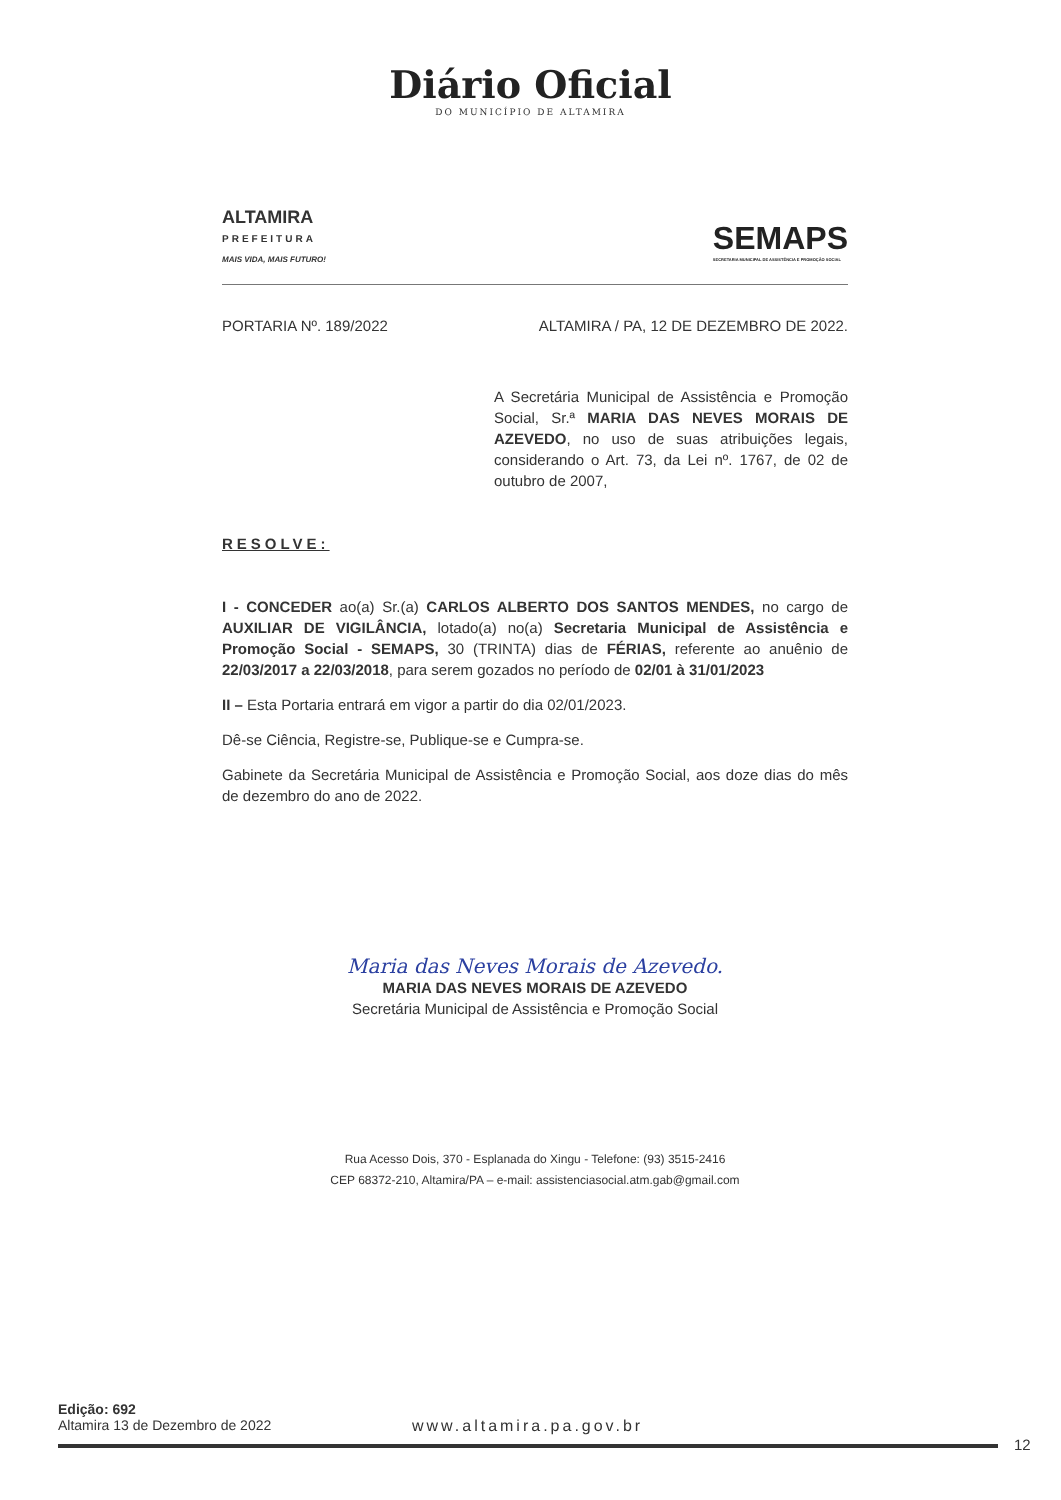Diário Oficial
DO MUNICÍPIO DE ALTAMIRA
ALTAMIRA
PREFEITURA
MAIS VIDA, MAIS FUTURO!
SEMAPS
SECRETARIA MUNICIPAL DE ASSISTÊNCIA E PROMOÇÃO SOCIAL
PORTARIA Nº. 189/2022 ALTAMIRA / PA, 12 DE DEZEMBRO DE 2022.
A Secretária Municipal de Assistência e Promoção Social, Sr.ª MARIA DAS NEVES MORAIS DE AZEVEDO, no uso de suas atribuições legais, considerando o Art. 73, da Lei nº. 1767, de 02 de outubro de 2007,
RESOLVE:
I - CONCEDER ao(a) Sr.(a) CARLOS ALBERTO DOS SANTOS MENDES, no cargo de AUXILIAR DE VIGILÂNCIA, lotado(a) no(a) Secretaria Municipal de Assistência e Promoção Social - SEMAPS, 30 (TRINTA) dias de FÉRIAS, referente ao anuênio de 22/03/2017 a 22/03/2018, para serem gozados no período de 02/01 à 31/01/2023
II – Esta Portaria entrará em vigor a partir do dia 02/01/2023.
Dê-se Ciência, Registre-se, Publique-se e Cumpra-se.
Gabinete da Secretária Municipal de Assistência e Promoção Social, aos doze dias do mês de dezembro do ano de 2022.
Maria das Neves Morais de Azevedo.
MARIA DAS NEVES MORAIS DE AZEVEDO
Secretária Municipal de Assistência e Promoção Social
Rua Acesso Dois, 370 - Esplanada do Xingu - Telefone: (93) 3515-2416
CEP 68372-210, Altamira/PA – e-mail: assistenciasocial.atm.gab@gmail.com
Edição: 692
Altamira 13 de Dezembro de 2022
www.altamira.pa.gov.br
12